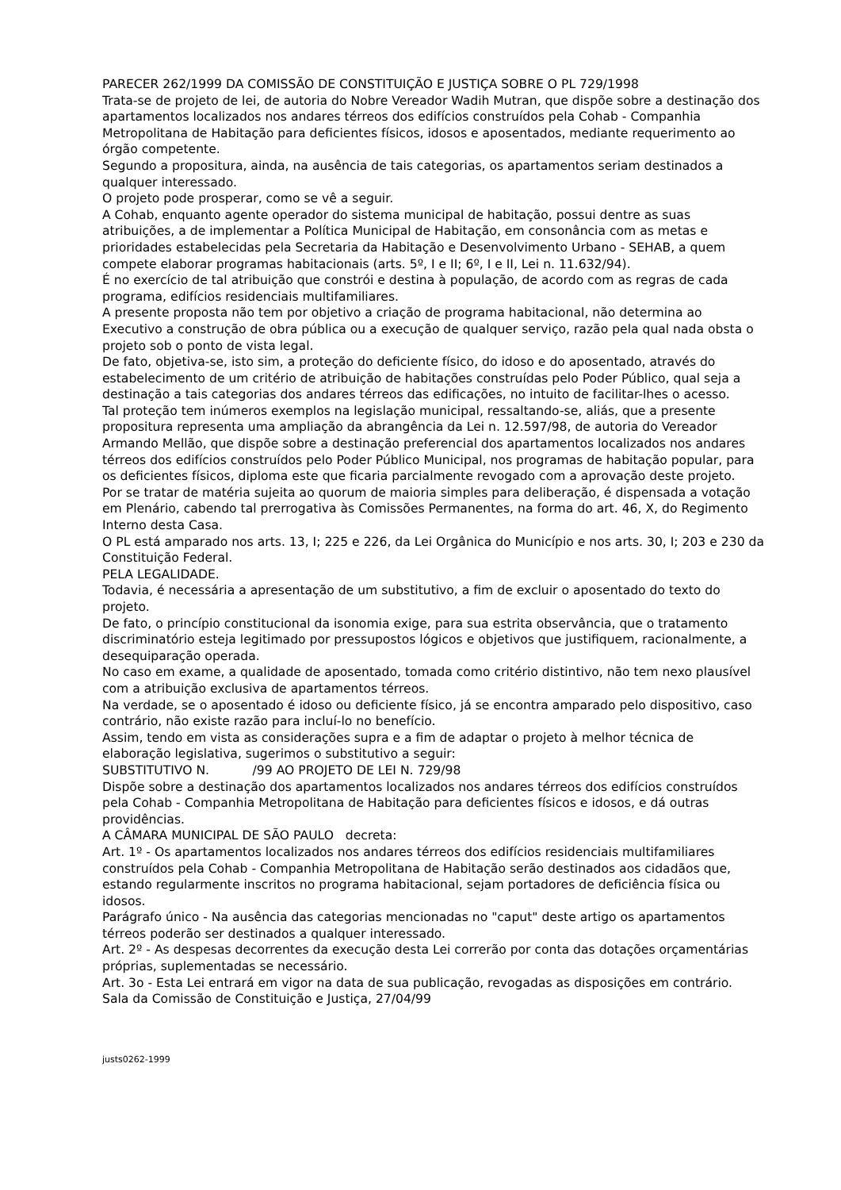PARECER 262/1999 DA COMISSÃO DE CONSTITUIÇÃO E JUSTIÇA SOBRE O PL 729/1998
Trata-se de projeto de lei, de autoria do Nobre Vereador Wadih Mutran, que dispõe sobre a destinação dos apartamentos localizados nos andares térreos dos edifícios construídos pela Cohab - Companhia Metropolitana de Habitação para deficientes físicos, idosos e aposentados, mediante requerimento ao órgão competente.
Segundo a propositura, ainda, na ausência de tais categorias, os apartamentos seriam destinados a qualquer interessado.
O projeto pode prosperar, como se vê a seguir.
A Cohab, enquanto agente operador do sistema municipal de habitação, possui dentre as suas atribuições, a de implementar a Política Municipal de Habitação, em consonância com as metas e prioridades estabelecidas pela Secretaria da Habitação e Desenvolvimento Urbano - SEHAB, a quem compete elaborar programas habitacionais (arts. 5º, I e II; 6º, I e II, Lei n. 11.632/94).
É no exercício de tal atribuição que constrói e destina à população, de acordo com as regras de cada programa, edifícios residenciais multifamiliares.
A presente proposta não tem por objetivo a criação de programa habitacional, não determina ao Executivo a construção de obra pública ou a execução de qualquer serviço, razão pela qual nada obsta o projeto sob o ponto de vista legal.
De fato, objetiva-se, isto sim, a proteção do deficiente físico, do idoso e do aposentado, através do estabelecimento de um critério de atribuição de habitações construídas pelo Poder Público, qual seja a destinação a tais categorias dos andares térreos das edificações, no intuito de facilitar-lhes o acesso.
Tal proteção tem inúmeros exemplos na legislação municipal, ressaltando-se, aliás, que a presente propositura representa uma ampliação da abrangência da Lei n. 12.597/98, de autoria do Vereador Armando Mellão, que dispõe sobre a destinação preferencial dos apartamentos localizados nos andares térreos dos edifícios construídos pelo Poder Público Municipal, nos programas de habitação popular, para os deficientes físicos, diploma este que ficaria parcialmente revogado com a aprovação deste projeto.
Por se tratar de matéria sujeita ao quorum de maioria simples para deliberação, é dispensada a votação em Plenário, cabendo tal prerrogativa às Comissões Permanentes, na forma do art. 46, X, do Regimento Interno desta Casa.
O PL está amparado nos arts. 13, I; 225 e 226, da Lei Orgânica do Município e nos arts. 30, I; 203 e 230 da Constituição Federal.
PELA LEGALIDADE.
Todavia, é necessária a apresentação de um substitutivo, a fim de excluir o aposentado do texto do projeto.
De fato, o princípio constitucional da isonomia exige, para sua estrita observância, que o tratamento discriminatório esteja legitimado por pressupostos lógicos e objetivos que justifiquem, racionalmente, a desequiparação operada.
No caso em exame, a qualidade de aposentado, tomada como critério distintivo, não tem nexo plausível com a atribuição exclusiva de apartamentos térreos.
Na verdade, se o aposentado é idoso ou deficiente físico, já se encontra amparado pelo dispositivo, caso contrário, não existe razão para incluí-lo no benefício.
Assim, tendo em vista as considerações supra e a fim de adaptar o projeto à melhor técnica de elaboração legislativa, sugerimos o substitutivo a seguir:
SUBSTITUTIVO N. /99 AO PROJETO DE LEI N. 729/98
Dispõe sobre a destinação dos apartamentos localizados nos andares térreos dos edifícios construídos pela Cohab - Companhia Metropolitana de Habitação para deficientes físicos e idosos, e dá outras providências.
A CÂMARA MUNICIPAL DE SÃO PAULO decreta:
Art. 1º - Os apartamentos localizados nos andares térreos dos edifícios residenciais multifamiliares construídos pela Cohab - Companhia Metropolitana de Habitação serão destinados aos cidadãos que, estando regularmente inscritos no programa habitacional, sejam portadores de deficiência física ou idosos.
Parágrafo único - Na ausência das categorias mencionadas no "caput" deste artigo os apartamentos térreos poderão ser destinados a qualquer interessado.
Art. 2º - As despesas decorrentes da execução desta Lei correrão por conta das dotações orçamentárias próprias, suplementadas se necessário.
Art. 3o - Esta Lei entrará em vigor na data de sua publicação, revogadas as disposições em contrário.
Sala da Comissão de Constituição e Justiça, 27/04/99
justs0262-1999